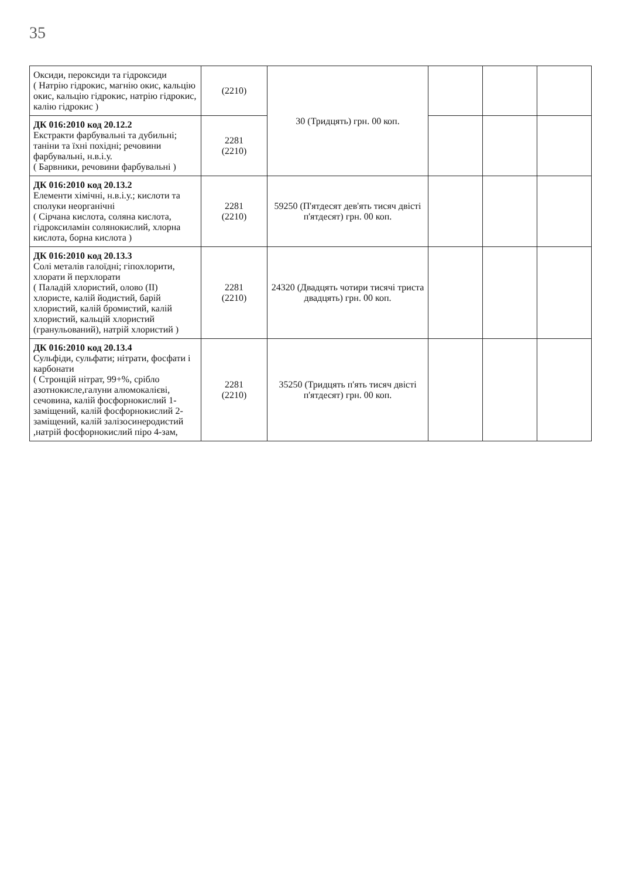35
| Оксиди, пероксиди та гідроксиди ( Натрію гідрокис, магнію окис, кальцію окис, кальцію гідрокис, натрію гідрокис, калію гідрокис ) | (2210) | 30 (Тридцять) грн. 00 коп. | | | |
| ДК 016:2010 код 20.12.2 Екстракти фарбувальні та дубильні; таніни та їхні похідні; речовини фарбувальні, н.в.і.у. ( Барвники, речовини фарбувальні ) | 2281 (2210) | | | | |
| ДК 016:2010 код 20.13.2 Елементи хімічні, н.в.і.у.; кислоти та сполуки неорганічні ( Сірчана кислота, соляна кислота, гідроксиламін солянокислий, хлорна кислота, борна кислота ) | 2281 (2210) | 59250 (П'ятдесят дев'ять тисяч двісті п'ятдесят) грн. 00 коп. | | | |
| ДК 016:2010 код 20.13.3 Солі металів галоїдні; гіпохлорити, хлорати й перхлорати ( Паладій хлористий, олово (II) хлористе, калій йодистий, барій хлористий, калій бромистий, калій хлористий, кальцій хлористий (гранульований), натрій хлористий ) | 2281 (2210) | 24320 (Двадцять чотири тисячі триста двадцять) грн. 00 коп. | | | |
| ДК 016:2010 код 20.13.4 Сульфіди, сульфати; нітрати, фосфати і карбонати ( Стронцій нітрат, 99+%, срібло азотнокисле,галуни алюмокалієві, сечовина, калій фосфорнокислий 1-заміщений, калій фосфорнокислий 2-заміщений, калій залізосинеродистий ,натрій фосфорнокислий піро 4-зам, | 2281 (2210) | 35250 (Тридцять п'ять тисяч двісті п'ятдесят) грн. 00 коп. | | | |